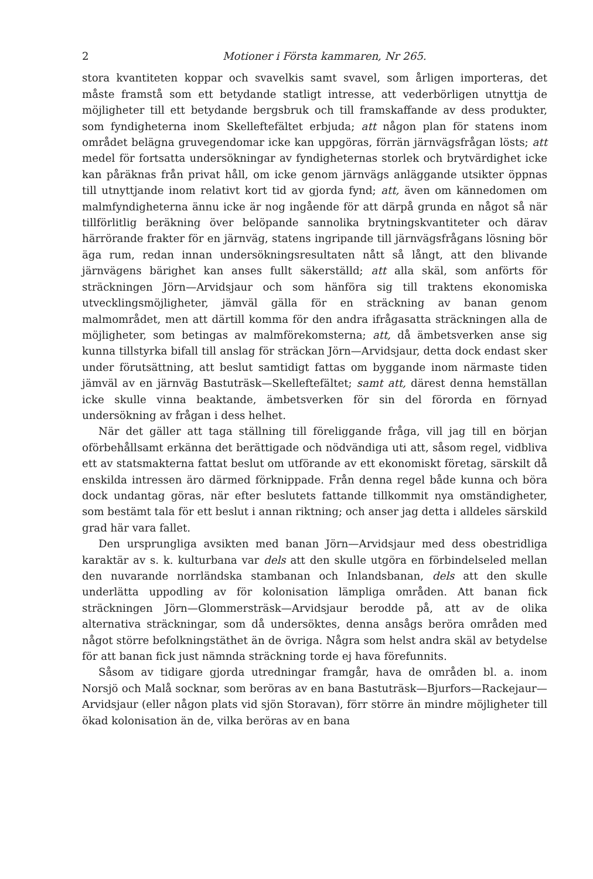2 Motioner i Första kammaren, Nr 265.
stora kvantiteten koppar och svavelkis samt svavel, som årligen importeras, det måste framstå som ett betydande statligt intresse, att vederbörligen utnyttja de möjligheter till ett betydande bergsbruk och till framskaffande av dess produkter, som fyndigheterna inom Skelleftefältet erbjuda; att någon plan för statens inom området belägna gruvegendomar icke kan uppgöras, förrän järnvägsfrågan lösts; att medel för fortsatta undersökningar av fyndigheternas storlek och brytvärdighet icke kan påräknas från privat håll, om icke genom järnvägs anläggande utsikter öppnas till utnyttjande inom relativt kort tid av gjorda fynd; att, även om kännedomen om malmfyndigheterna ännu icke är nog ingående för att därpå grunda en något så när tillförlitlig beräkning över belöpande sannolika brytningskvantiteter och därav härrörande frakter för en järnväg, statens ingripande till järnvägsfrågans lösning bör äga rum, redan innan undersökningsresultaten nått så långt, att den blivande järnvägens bärighet kan anses fullt säkerställd; att alla skäl, som anförts för sträckningen Jörn—Arvidsjaur och som hänföra sig till traktens ekonomiska utvecklingsmöjligheter, jämväl gälla för en sträckning av banan genom malmområdet, men att därtill komma för den andra ifrågasatta sträckningen alla de möjligheter, som betingas av malmförekomsterna; att, då ämbetsverken anse sig kunna tillstyrka bifall till anslag för sträckan Jörn—Arvidsjaur, detta dock endast sker under förutsättning, att beslut samtidigt fattas om byggande inom närmaste tiden jämväl av en järnväg Bastuträsk—Skelleftefältet; samt att, därest denna hemställan icke skulle vinna beaktande, ämbetsverken för sin del förorda en förnyad undersökning av frågan i dess helhet.
När det gäller att taga ställning till föreliggande fråga, vill jag till en början oförbehållsamt erkänna det berättigade och nödvändiga uti att, såsom regel, vidbliva ett av statsmakterna fattat beslut om utförande av ett ekonomiskt företag, särskilt då enskilda intressen äro därmed förknippade. Från denna regel både kunna och böra dock undantag göras, när efter beslutets fattande tillkommit nya omständigheter, som bestämt tala för ett beslut i annan riktning; och anser jag detta i alldeles särskild grad här vara fallet.
Den ursprungliga avsikten med banan Jörn—Arvidsjaur med dess obestridliga karaktär av s. k. kulturbana var dels att den skulle utgöra en förbindelseled mellan den nuvarande norrländska stambanan och Inlandsbanan, dels att den skulle underlätta uppodling av för kolonisation lämpliga områden. Att banan fick sträckningen Jörn—Glommersträsk—Arvidsjaur berodde på, att av de olika alternativa sträckningar, som då undersöktes, denna ansågs beröra områden med något större befolkningstäthet än de övriga. Några som helst andra skäl av betydelse för att banan fick just nämnda sträckning torde ej hava förefunnits.
Såsom av tidigare gjorda utredningar framgår, hava de områden bl. a. inom Norsjö och Malå socknar, som beröras av en bana Bastuträsk—Bjurfors—Rackejaur—Arvidsjaur (eller någon plats vid sjön Storavan), förr större än mindre möjligheter till ökad kolonisation än de, vilka beröras av en bana